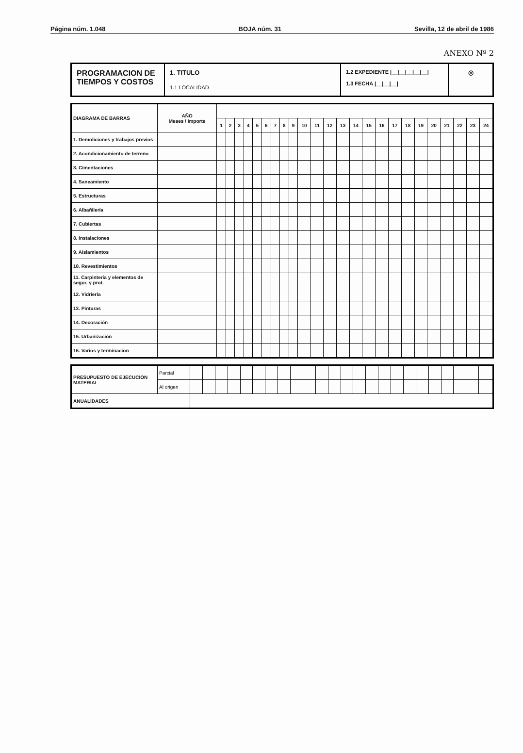Página núm. 1.048 BOJA núm. 31 Sevilla, 12 de abril de 1986
ANEXO Nº 2
PROGRAMACION DE
TIEMPOS Y COSTOS
1. TITULO
1.1 LOCALIDAD
1.2 EXPEDIENTE |__|__|__|__|__|
1.3 FECHA |__|__|__|
◎
| DIAGRAMA DE BARRAS | AÑO Meses / Importe | | | | | | | | | | | | | | | | | | | | | | | | |
| --- | --- | --- | --- | --- | --- | --- | --- | --- | --- | --- | --- | --- | --- | --- | --- | --- | --- | --- | --- | --- | --- | --- | --- | --- | --- |
| | | 1 | 2 | 3 | 4 | 5 | 6 | 7 | 8 | 9 | 10 | 11 | 12 | 13 | 14 | 15 | 16 | 17 | 18 | 19 | 20 | 21 | 22 | 23 | 24 |
| 1. Demoliciones y trabajos previos | | | | | | | | | | | | | | | | | | | | | | | | | |
| 2. Acondicionamiento de terreno | | | | | | | | | | | | | | | | | | | | | | | | | |
| 3. Cimentaciones | | | | | | | | | | | | | | | | | | | | | | | | | |
| 4. Saneamiento | | | | | | | | | | | | | | | | | | | | | | | | | |
| 5. Estructuras | | | | | | | | | | | | | | | | | | | | | | | | | |
| 6. Albañilería | | | | | | | | | | | | | | | | | | | | | | | | | |
| 7. Cubiertas | | | | | | | | | | | | | | | | | | | | | | | | | |
| 8. Instalaciones | | | | | | | | | | | | | | | | | | | | | | | | | |
| 9. Aislamientos | | | | | | | | | | | | | | | | | | | | | | | | | |
| 10. Revestimientos | | | | | | | | | | | | | | | | | | | | | | | | | |
| 11. Carpintería y elementos de segur. y prot. | | | | | | | | | | | | | | | | | | | | | | | | | |
| 12. Vidriería | | | | | | | | | | | | | | | | | | | | | | | | | |
| 13. Pinturas | | | | | | | | | | | | | | | | | | | | | | | | | |
| 14. Decoración | | | | | | | | | | | | | | | | | | | | | | | | | |
| 15. Urbanización | | | | | | | | | | | | | | | | | | | | | | | | | |
| 16. Varios y terminacion | | | | | | | | | | | | | | | | | | | | | | | | | |
| PRESUPUESTO DE EJECUCION MATERIAL | Parcial | | | | | | | | | | | | | | | | | | | | | | | | |
| | Al origen | | | | | | | | | | | | | | | | | | | | | | | | |
| ANUALIDADES | | | | | | | | | | | | | | | | | | | | | | | | | |